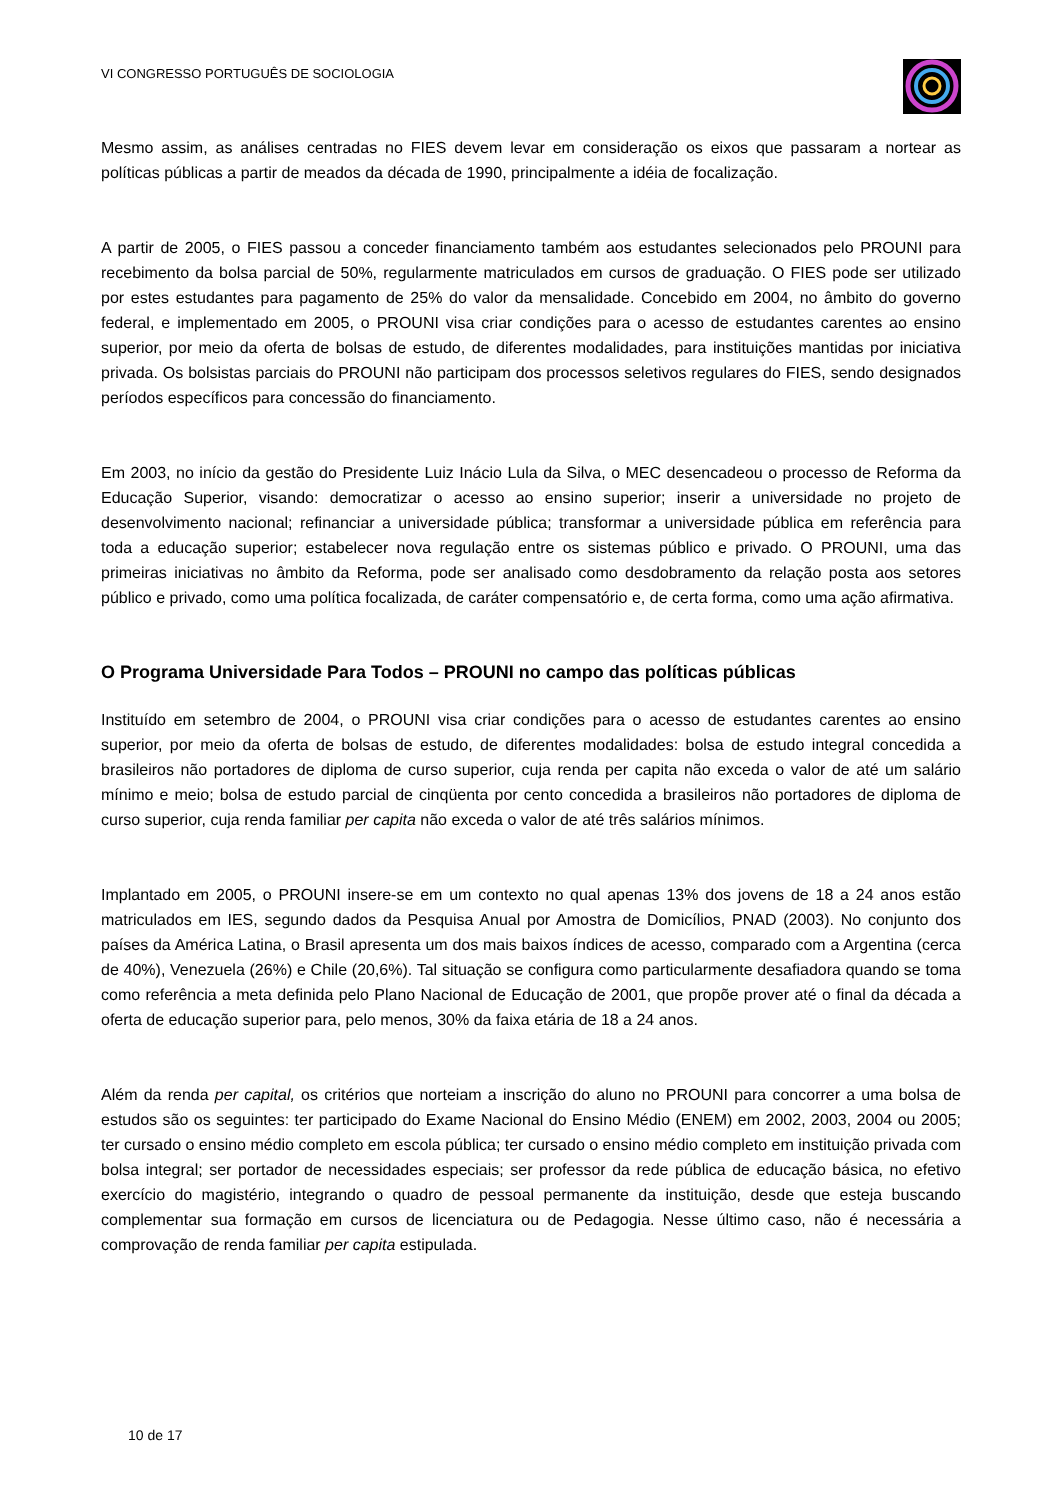VI CONGRESSO PORTUGUÊS DE SOCIOLOGIA
Mesmo assim, as análises centradas no FIES devem levar em consideração os eixos que passaram a nortear as políticas públicas a partir de meados da década de 1990, principalmente a idéia de focalização.
A partir de 2005, o FIES passou a conceder financiamento também aos estudantes selecionados pelo PROUNI para recebimento da bolsa parcial de 50%, regularmente matriculados em cursos de graduação. O FIES pode ser utilizado por estes estudantes para pagamento de 25% do valor da mensalidade. Concebido em 2004, no âmbito do governo federal, e implementado em 2005, o PROUNI visa criar condições para o acesso de estudantes carentes ao ensino superior, por meio da oferta de bolsas de estudo, de diferentes modalidades, para instituições mantidas por iniciativa privada. Os bolsistas parciais do PROUNI não participam dos processos seletivos regulares do FIES, sendo designados períodos específicos para concessão do financiamento.
Em 2003, no início da gestão do Presidente Luiz Inácio Lula da Silva, o MEC desencadeou o processo de Reforma da Educação Superior, visando: democratizar o acesso ao ensino superior; inserir a universidade no projeto de desenvolvimento nacional; refinanciar a universidade pública; transformar a universidade pública em referência para toda a educação superior; estabelecer nova regulação entre os sistemas público e privado. O PROUNI, uma das primeiras iniciativas no âmbito da Reforma, pode ser analisado como desdobramento da relação posta aos setores público e privado, como uma política focalizada, de caráter compensatório e, de certa forma, como uma ação afirmativa.
O Programa Universidade Para Todos – PROUNI no campo das políticas públicas
Instituído em setembro de 2004, o PROUNI visa criar condições para o acesso de estudantes carentes ao ensino superior, por meio da oferta de bolsas de estudo, de diferentes modalidades: bolsa de estudo integral concedida a brasileiros não portadores de diploma de curso superior, cuja renda per capita não exceda o valor de até um salário mínimo e meio; bolsa de estudo parcial de cinqüenta por cento concedida a brasileiros não portadores de diploma de curso superior, cuja renda familiar per capita não exceda o valor de até três salários mínimos.
Implantado em 2005, o PROUNI insere-se em um contexto no qual apenas 13% dos jovens de 18 a 24 anos estão matriculados em IES, segundo dados da Pesquisa Anual por Amostra de Domicílios, PNAD (2003). No conjunto dos países da América Latina, o Brasil apresenta um dos mais baixos índices de acesso, comparado com a Argentina (cerca de 40%), Venezuela (26%) e Chile (20,6%). Tal situação se configura como particularmente desafiadora quando se toma como referência a meta definida pelo Plano Nacional de Educação de 2001, que propõe prover até o final da década a oferta de educação superior para, pelo menos, 30% da faixa etária de 18 a 24 anos.
Além da renda per capital, os critérios que norteiam a inscrição do aluno no PROUNI para concorrer a uma bolsa de estudos são os seguintes: ter participado do Exame Nacional do Ensino Médio (ENEM) em 2002, 2003, 2004 ou 2005; ter cursado o ensino médio completo em escola pública; ter cursado o ensino médio completo em instituição privada com bolsa integral; ser portador de necessidades especiais; ser professor da rede pública de educação básica, no efetivo exercício do magistério, integrando o quadro de pessoal permanente da instituição, desde que esteja buscando complementar sua formação em cursos de licenciatura ou de Pedagogia. Nesse último caso, não é necessária a comprovação de renda familiar per capita estipulada.
10 de 17